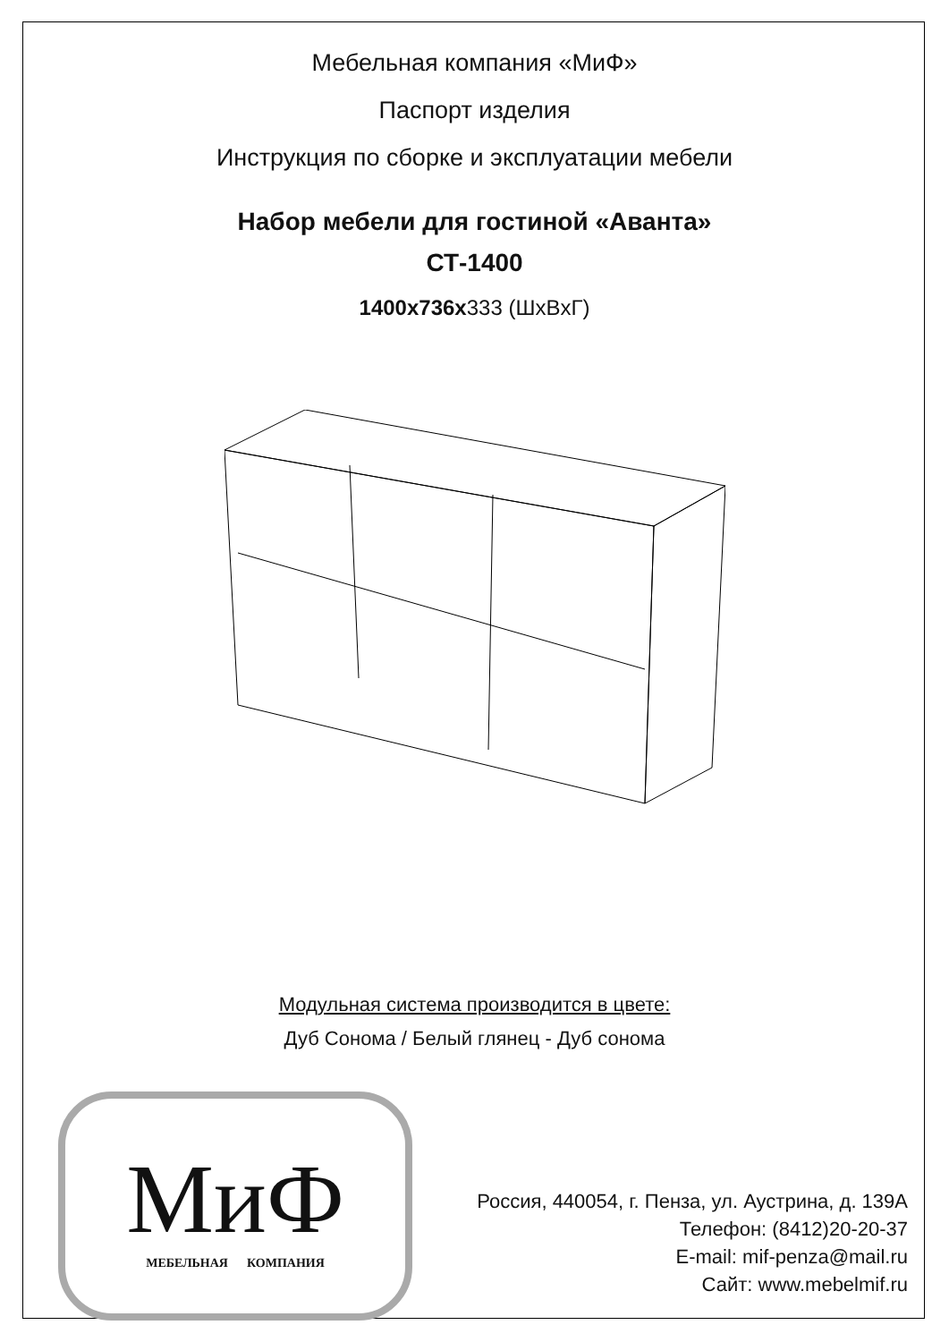Мебельная компания «МиФ»
Паспорт изделия
Инструкция по сборке и эксплуатации мебели
Набор мебели для гостиной «Аванта»
СТ-1400
1400x736x333 (ШxВxГ)
Модульная система производится в цвете:
Дуб Сонома / Белый глянец - Дуб сонома
МиФ
МЕБЕЛЬНАЯ КОМПАНИЯ
Россия, 440054, г. Пенза, ул. Аустрина, д. 139А
Телефон: (8412)20-20-37
E-mail: mif-penza@mail.ru
Сайт: www.mebelmif.ru